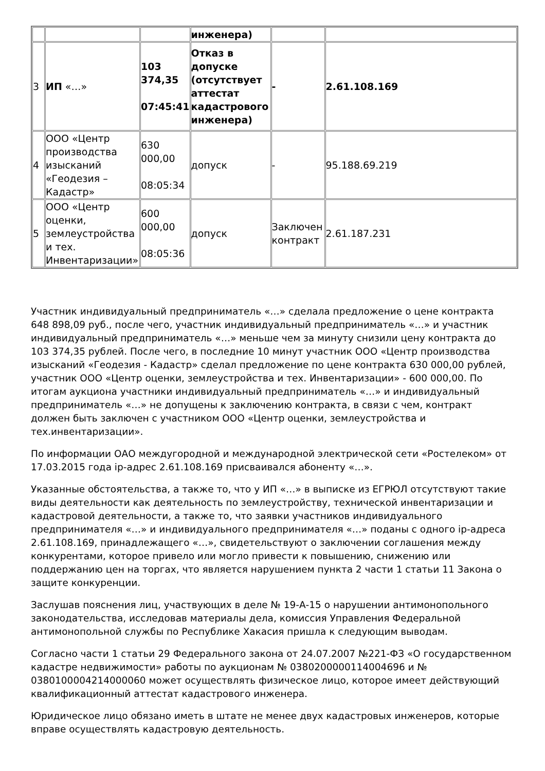| | | | инженера) | | |
| 3 | ИП «…» | 103 374,35 07:45:41 | Отказ в допуске (отсутствует аттестат кадастрового инженера) | - | 2.61.108.169 |
| 4 | ООО «Центр производства изысканий «Геодезия – Кадастр» | 630 000,00 08:05:34 | допуск | - | 95.188.69.219 |
| 5 | ООО «Центр оценки, землеустройства и тех. Инвентаризации» | 600 000,00 08:05:36 | допуск | Заключен контракт | 2.61.187.231 |
Участник индивидуальный предприниматель «…» сделала предложение о цене контракта 648 898,09 руб., после чего, участник индивидуальный предприниматель «…» и участник индивидуальный предприниматель «…» меньше чем за минуту снизили цену контракта до 103 374,35 рублей. После чего, в последние 10 минут участник ООО «Центр производства изысканий «Геодезия - Кадастр» сделал предложение по цене контракта 630 000,00 рублей, участник ООО «Центр оценки, землеустройства и тех. Инвентаризации» - 600 000,00. По итогам аукциона участники индивидуальный предприниматель «…» и индивидуальный предприниматель «…» не допущены к заключению контракта, в связи с чем, контракт должен быть заключен с участником ООО «Центр оценки, землеустройства и тех.инвентаризации».
По информации ОАО междугородной и международной электрической сети «Ростелеком» от 17.03.2015 года ip-адрес 2.61.108.169 присваивался абоненту «…».
Указанные обстоятельства, а также то, что у ИП «…» в выписке из ЕГРЮЛ отсутствуют такие виды деятельности как деятельность по землеустройству, технической инвентаризации и кадастровой деятельности, а также то, что заявки участников индивидуального предпринимателя «…» и индивидуального предпринимателя «…» поданы с одного ip-адреса 2.61.108.169, принадлежащего «…», свидетельствуют о заключении соглашения между конкурентами, которое привело или могло привести к повышению, снижению или поддержанию цен на торгах, что является нарушением пункта 2 части 1 статьи 11 Закона о защите конкуренции.
Заслушав пояснения лиц, участвующих в деле № 19-А-15 о нарушении антимонопольного законодательства, исследовав материалы дела, комиссия Управления Федеральной антимонопольной службы по Республике Хакасия пришла к следующим выводам.
Согласно части 1 статьи 29 Федерального закона от 24.07.2007 №221-ФЗ «О государственном кадастре недвижимости» работы по аукционам № 0380200000114004696 и № 0380100004214000060 может осуществлять физическое лицо, которое имеет действующий квалификационный аттестат кадастрового инженера.
Юридическое лицо обязано иметь в штате не менее двух кадастровых инженеров, которые вправе осуществлять кадастровую деятельность.